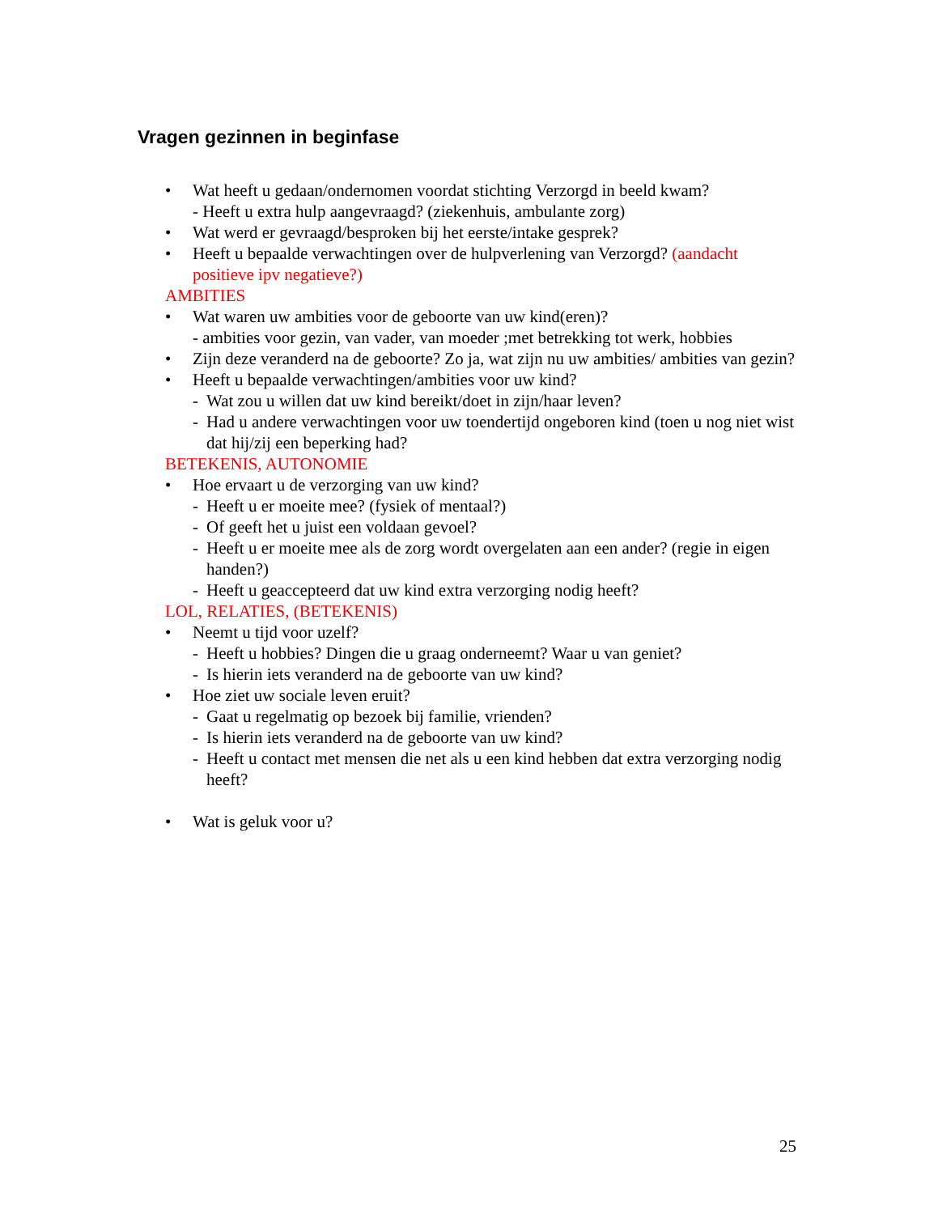Vragen gezinnen in beginfase
• Wat heeft u gedaan/ondernomen voordat stichting Verzorgd in beeld kwam?
- Heeft u extra hulp aangevraagd? (ziekenhuis, ambulante zorg)
• Wat werd er gevraagd/besproken bij het eerste/intake gesprek?
• Heeft u bepaalde verwachtingen over de hulpverlening van Verzorgd? (aandacht positieve ipv negatieve?)
AMBITIES
• Wat waren uw ambities voor de geboorte van uw kind(eren)?
- ambities voor gezin, van vader, van moeder ;met betrekking tot werk, hobbies
• Zijn deze veranderd na de geboorte? Zo ja, wat zijn nu uw ambities/ ambities van gezin?
• Heeft u bepaalde verwachtingen/ambities voor uw kind?
- Wat zou u willen dat uw kind bereikt/doet in zijn/haar leven?
- Had u andere verwachtingen voor uw toendertijd ongeboren kind (toen u nog niet wist dat hij/zij een beperking had?
BETEKENIS, AUTONOMIE
• Hoe ervaart u de verzorging van uw kind?
- Heeft u er moeite mee? (fysiek of mentaal?)
- Of geeft het u juist een voldaan gevoel?
- Heeft u er moeite mee als de zorg wordt overgelaten aan een ander? (regie in eigen handen?)
- Heeft u geaccepteerd dat uw kind extra verzorging nodig heeft?
LOL, RELATIES, (BETEKENIS)
• Neemt u tijd voor uzelf?
- Heeft u hobbies? Dingen die u graag onderneemt? Waar u van geniet?
- Is hierin iets veranderd na de geboorte van uw kind?
• Hoe ziet uw sociale leven eruit?
- Gaat u regelmatig op bezoek bij familie, vrienden?
- Is hierin iets veranderd na de geboorte van uw kind?
- Heeft u contact met mensen die net als u een kind hebben dat extra verzorging nodig heeft?
• Wat is geluk voor u?
25